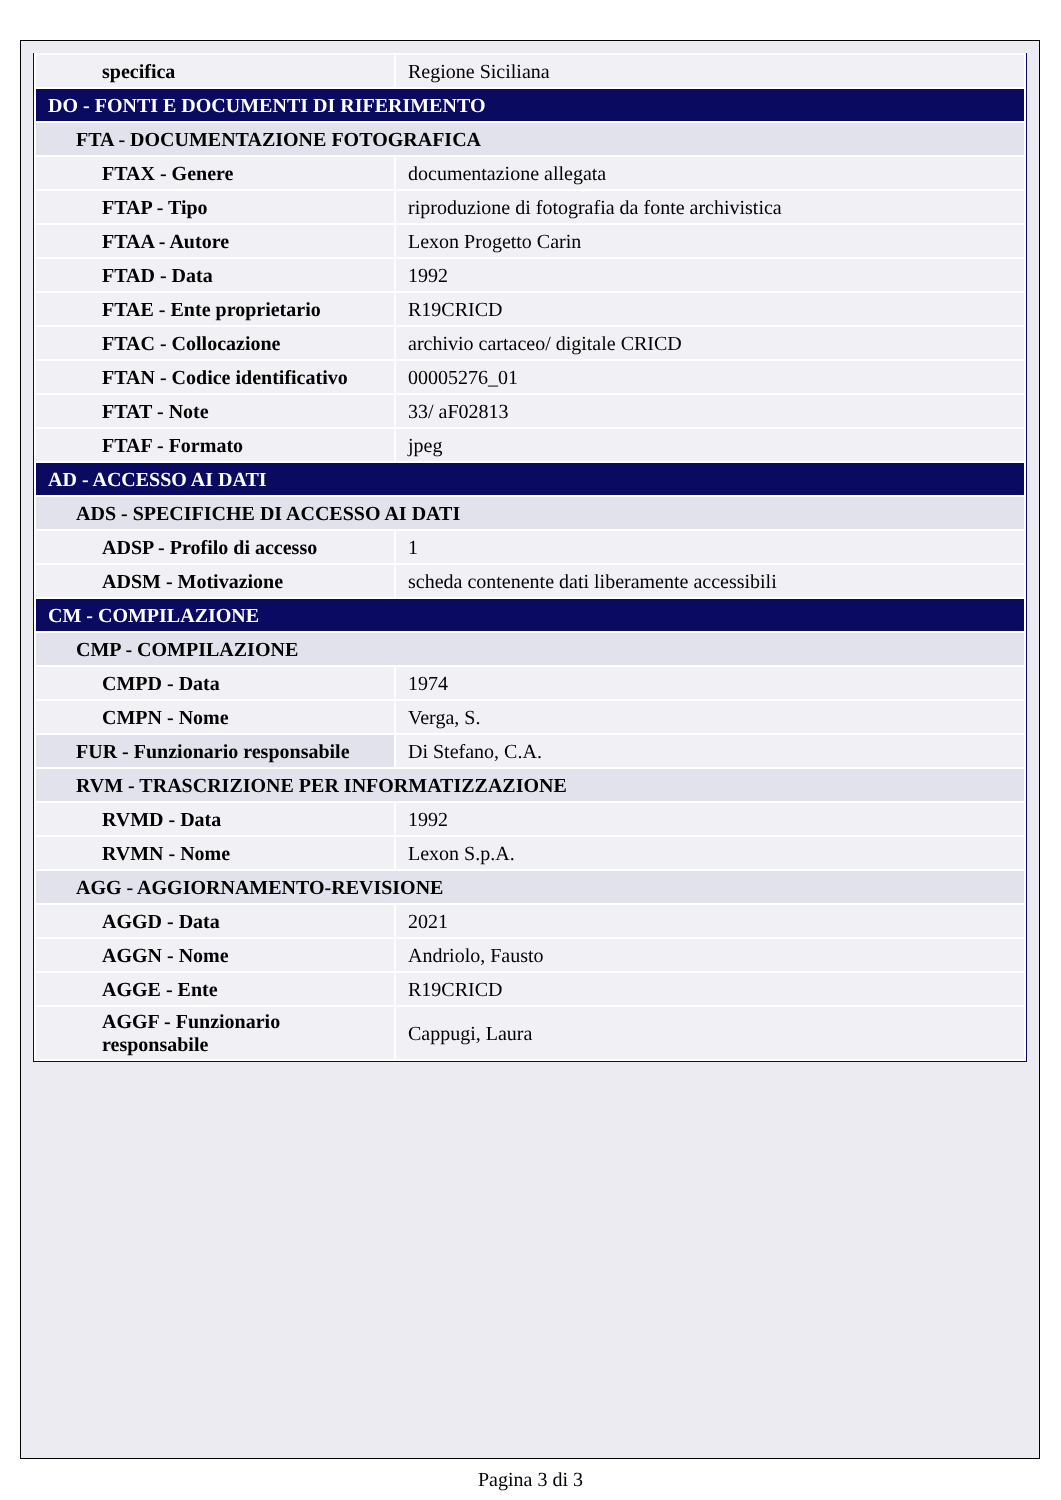| specifica | Regione Siciliana |
| DO - FONTI E DOCUMENTI DI RIFERIMENTO | |
| FTA - DOCUMENTAZIONE FOTOGRAFICA | |
| FTAX - Genere | documentazione allegata |
| FTAP - Tipo | riproduzione di fotografia da fonte archivistica |
| FTAA - Autore | Lexon Progetto Carin |
| FTAD - Data | 1992 |
| FTAE - Ente proprietario | R19CRICD |
| FTAC - Collocazione | archivio cartaceo/ digitale CRICD |
| FTAN - Codice identificativo | 00005276_01 |
| FTAT - Note | 33/ aF02813 |
| FTAF - Formato | jpeg |
| AD - ACCESSO AI DATI | |
| ADS - SPECIFICHE DI ACCESSO AI DATI | |
| ADSP - Profilo di accesso | 1 |
| ADSM - Motivazione | scheda contenente dati liberamente accessibili |
| CM - COMPILAZIONE | |
| CMP - COMPILAZIONE | |
| CMPD - Data | 1974 |
| CMPN - Nome | Verga, S. |
| FUR - Funzionario responsabile | Di Stefano, C.A. |
| RVM - TRASCRIZIONE PER INFORMATIZZAZIONE | |
| RVMD - Data | 1992 |
| RVMN - Nome | Lexon S.p.A. |
| AGG - AGGIORNAMENTO-REVISIONE | |
| AGGD - Data | 2021 |
| AGGN - Nome | Andriolo, Fausto |
| AGGE - Ente | R19CRICD |
| AGGF - Funzionario responsabile | Cappugi, Laura |
Pagina 3 di 3